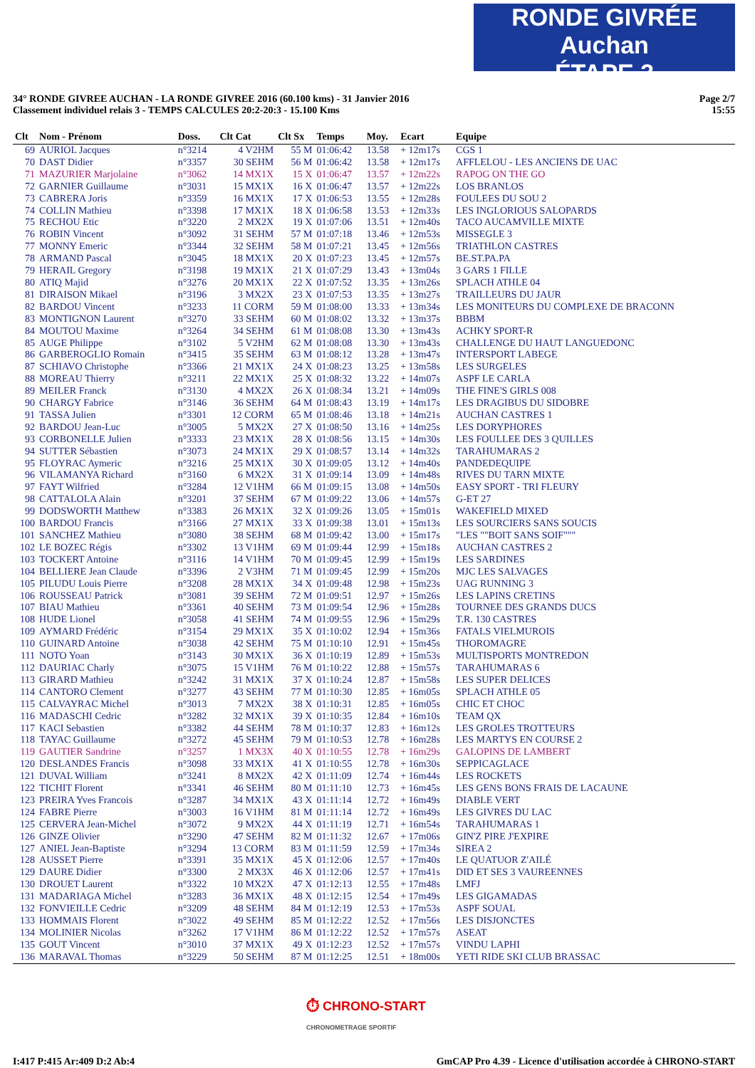RONDE GIVRÉE Auchan
ÉTAPE 3
34° RONDE GIVREE AUCHAN - LA RONDE GIVREE 2016 (60.100 kms) - 31 Janvier 2016
Classement individuel relais 3 - TEMPS CALCULES 20:2-20:3 - 15.100 Kms
Page 2/7
15:55
| Clt | Nom - Prénom | Doss. | Clt Cat | Clt Sx | Temps | Moy. | Ecart | Equipe |
| --- | --- | --- | --- | --- | --- | --- | --- | --- |
| 69 | AURIOL Jacques | n°3214 | 4 V2HM | 55 M | 01:06:42 | 13.58 | + 12m17s | CGS 1 |
| 70 | DAST Didier | n°3357 | 30 SEHM | 56 M | 01:06:42 | 13.58 | + 12m17s | AFFLELOU - LES ANCIENS DE UAC |
| 71 | MAZURIER Marjolaine | n°3062 | 14 MX1X | 15 X | 01:06:47 | 13.57 | + 12m22s | RAPOG ON THE GO |
| 72 | GARNIER Guillaume | n°3031 | 15 MX1X | 16 X | 01:06:47 | 13.57 | + 12m22s | LOS BRANLOS |
| 73 | CABRERA Joris | n°3359 | 16 MX1X | 17 X | 01:06:53 | 13.55 | + 12m28s | FOULEES DU SOU 2 |
| 74 | COLLIN Mathieu | n°3398 | 17 MX1X | 18 X | 01:06:58 | 13.53 | + 12m33s | LES INGLORIOUS SALOPARDS |
| 75 | RECHOU Etic | n°3220 | 2 MX2X | 19 X | 01:07:06 | 13.51 | + 12m40s | TACO AUCAMVILLE MIXTE |
| 76 | ROBIN Vincent | n°3092 | 31 SEHM | 57 M | 01:07:18 | 13.46 | + 12m53s | MISSEGLE 3 |
| 77 | MONNY Emeric | n°3344 | 32 SEHM | 58 M | 01:07:21 | 13.45 | + 12m56s | TRIATHLON CASTRES |
| 78 | ARMAND Pascal | n°3045 | 18 MX1X | 20 X | 01:07:23 | 13.45 | + 12m57s | BE.ST.PA.PA |
| 79 | HERAIL Gregory | n°3198 | 19 MX1X | 21 X | 01:07:29 | 13.43 | + 13m04s | 3 GARS 1 FILLE |
| 80 | ATIQ Majid | n°3276 | 20 MX1X | 22 X | 01:07:52 | 13.35 | + 13m26s | SPLACH ATHLE 04 |
| 81 | DIRAISON Mikael | n°3196 | 3 MX2X | 23 X | 01:07:53 | 13.35 | + 13m27s | TRAILLEURS DU JAUR |
| 82 | BARDOU Vincent | n°3233 | 11 CORM | 59 M | 01:08:00 | 13.33 | + 13m34s | LES MONITEURS DU COMPLEXE DE BRACONN |
| 83 | MONTIGNON Laurent | n°3270 | 33 SEHM | 60 M | 01:08:02 | 13.32 | + 13m37s | BBBM |
| 84 | MOUTOU Maxime | n°3264 | 34 SEHM | 61 M | 01:08:08 | 13.30 | + 13m43s | ACHKY SPORT-R |
| 85 | AUGE Philippe | n°3102 | 5 V2HM | 62 M | 01:08:08 | 13.30 | + 13m43s | CHALLENGE DU HAUT LANGUEDONC |
| 86 | GARBEROGLIO Romain | n°3415 | 35 SEHM | 63 M | 01:08:12 | 13.28 | + 13m47s | INTERSPORT LABEGE |
| 87 | SCHIAVO Christophe | n°3366 | 21 MX1X | 24 X | 01:08:23 | 13.25 | + 13m58s | LES SURGELES |
| 88 | MOREAU Thierry | n°3211 | 22 MX1X | 25 X | 01:08:32 | 13.22 | + 14m07s | ASPF LE CARLA |
| 89 | MEILER Franck | n°3130 | 4 MX2X | 26 X | 01:08:34 | 13.21 | + 14m09s | THE FINE'S GIRLS 008 |
| 90 | CHARGY Fabrice | n°3146 | 36 SEHM | 64 M | 01:08:43 | 13.19 | + 14m17s | LES DRAGIBUS DU SIDOBRE |
| 91 | TASSA Julien | n°3301 | 12 CORM | 65 M | 01:08:46 | 13.18 | + 14m21s | AUCHAN CASTRES 1 |
| 92 | BARDOU Jean-Luc | n°3005 | 5 MX2X | 27 X | 01:08:50 | 13.16 | + 14m25s | LES DORYPHORES |
| 93 | CORBONELLE Julien | n°3333 | 23 MX1X | 28 X | 01:08:56 | 13.15 | + 14m30s | LES FOULLEE DES 3 QUILLES |
| 94 | SUTTER Sébastien | n°3073 | 24 MX1X | 29 X | 01:08:57 | 13.14 | + 14m32s | TARAHUMARAS 2 |
| 95 | FLOYRAC Aymeric | n°3216 | 25 MX1X | 30 X | 01:09:05 | 13.12 | + 14m40s | PANDEDEQUIPE |
| 96 | VILAMANYA Richard | n°3160 | 6 MX2X | 31 X | 01:09:14 | 13.09 | + 14m48s | RIVES DU TARN MIXTE |
| 97 | FAYT Wilfried | n°3284 | 12 V1HM | 66 M | 01:09:15 | 13.08 | + 14m50s | EASY SPORT - TRI FLEURY |
| 98 | CATTALOLA Alain | n°3201 | 37 SEHM | 67 M | 01:09:22 | 13.06 | + 14m57s | G-ET 27 |
| 99 | DODSWORTH Matthew | n°3383 | 26 MX1X | 32 X | 01:09:26 | 13.05 | + 15m01s | WAKEFIELD MIXED |
| 100 | BARDOU Francis | n°3166 | 27 MX1X | 33 X | 01:09:38 | 13.01 | + 15m13s | LES SOURCIERS SANS SOUCIS |
| 101 | SANCHEZ Mathieu | n°3080 | 38 SEHM | 68 M | 01:09:42 | 13.00 | + 15m17s | "LES ""BOIT SANS SOIF""" |
| 102 | LE BOZEC Régis | n°3302 | 13 V1HM | 69 M | 01:09:44 | 12.99 | + 15m18s | AUCHAN CASTRES 2 |
| 103 | TOCKERT Antoine | n°3116 | 14 V1HM | 70 M | 01:09:45 | 12.99 | + 15m19s | LES SARDINES |
| 104 | BELLIERE Jean Claude | n°3396 | 2 V3HM | 71 M | 01:09:45 | 12.99 | + 15m20s | MJC LES SALVAGES |
| 105 | PILUDU Louis Pierre | n°3208 | 28 MX1X | 34 X | 01:09:48 | 12.98 | + 15m23s | UAG RUNNING 3 |
| 106 | ROUSSEAU Patrick | n°3081 | 39 SEHM | 72 M | 01:09:51 | 12.97 | + 15m26s | LES LAPINS CRETINS |
| 107 | BIAU Mathieu | n°3361 | 40 SEHM | 73 M | 01:09:54 | 12.96 | + 15m28s | TOURNEE DES GRANDS DUCS |
| 108 | HUDE Lionel | n°3058 | 41 SEHM | 74 M | 01:09:55 | 12.96 | + 15m29s | T.R. 130 CASTRES |
| 109 | AYMARD Frédéric | n°3154 | 29 MX1X | 35 X | 01:10:02 | 12.94 | + 15m36s | FATALS VIELMUROIS |
| 110 | GUINARD Antoine | n°3038 | 42 SEHM | 75 M | 01:10:10 | 12.91 | + 15m45s | THOROMAGRE |
| 111 | NOTO Yoan | n°3143 | 30 MX1X | 36 X | 01:10:19 | 12.89 | + 15m53s | MULTISPORTS MONTREDON |
| 112 | DAURIAC Charly | n°3075 | 15 V1HM | 76 M | 01:10:22 | 12.88 | + 15m57s | TARAHUMARAS 6 |
| 113 | GIRARD Mathieu | n°3242 | 31 MX1X | 37 X | 01:10:24 | 12.87 | + 15m58s | LES SUPER DELICES |
| 114 | CANTORO Clement | n°3277 | 43 SEHM | 77 M | 01:10:30 | 12.85 | + 16m05s | SPLACH ATHLE 05 |
| 115 | CALVAYRAC Michel | n°3013 | 7 MX2X | 38 X | 01:10:31 | 12.85 | + 16m05s | CHIC ET CHOC |
| 116 | MADASCHI Cedric | n°3282 | 32 MX1X | 39 X | 01:10:35 | 12.84 | + 16m10s | TEAM QX |
| 117 | KACI Sebastien | n°3382 | 44 SEHM | 78 M | 01:10:37 | 12.83 | + 16m12s | LES GROLES TROTTEURS |
| 118 | TAYAC Guillaume | n°3272 | 45 SEHM | 79 M | 01:10:53 | 12.78 | + 16m28s | LES MARTYS EN COURSE 2 |
| 119 | GAUTIER Sandrine | n°3257 | 1 MX3X | 40 X | 01:10:55 | 12.78 | + 16m29s | GALOPINS DE LAMBERT |
| 120 | DESLANDES Francis | n°3098 | 33 MX1X | 41 X | 01:10:55 | 12.78 | + 16m30s | SEPPICAGLACE |
| 121 | DUVAL William | n°3241 | 8 MX2X | 42 X | 01:11:09 | 12.74 | + 16m44s | LES ROCKETS |
| 122 | TICHIT Florent | n°3341 | 46 SEHM | 80 M | 01:11:10 | 12.73 | + 16m45s | LES GENS BONS FRAIS DE LACAUNE |
| 123 | PREIRA Yves Francois | n°3287 | 34 MX1X | 43 X | 01:11:14 | 12.72 | + 16m49s | DIABLE VERT |
| 124 | FABRE Pierre | n°3003 | 16 V1HM | 81 M | 01:11:14 | 12.72 | + 16m49s | LES GIVRES DU LAC |
| 125 | CERVERA Jean-Michel | n°3072 | 9 MX2X | 44 X | 01:11:19 | 12.71 | + 16m54s | TARAHUMARAS 1 |
| 126 | GINZE Olivier | n°3290 | 47 SEHM | 82 M | 01:11:32 | 12.67 | + 17m06s | GIN'Z PIRE J'EXPIRE |
| 127 | ANIEL Jean-Baptiste | n°3294 | 13 CORM | 83 M | 01:11:59 | 12.59 | + 17m34s | SIREA 2 |
| 128 | AUSSET Pierre | n°3391 | 35 MX1X | 45 X | 01:12:06 | 12.57 | + 17m40s | LE QUATUOR Z'AILÉ |
| 129 | DAURE Didier | n°3300 | 2 MX3X | 46 X | 01:12:06 | 12.57 | + 17m41s | DID ET SES 3 VAUREENNES |
| 130 | DROUET Laurent | n°3322 | 10 MX2X | 47 X | 01:12:13 | 12.55 | + 17m48s | LMFJ |
| 131 | MADARIAGA Michel | n°3283 | 36 MX1X | 48 X | 01:12:15 | 12.54 | + 17m49s | LES GIGAMADAS |
| 132 | FONVIEILLE Cedric | n°3209 | 48 SEHM | 84 M | 01:12:19 | 12.53 | + 17m53s | ASPF SOUAL |
| 133 | HOMMAIS Florent | n°3022 | 49 SEHM | 85 M | 01:12:22 | 12.52 | + 17m56s | LES DISJONCTES |
| 134 | MOLINIER Nicolas | n°3262 | 17 V1HM | 86 M | 01:12:22 | 12.52 | + 17m57s | ASEAT |
| 135 | GOUT Vincent | n°3010 | 37 MX1X | 49 X | 01:12:23 | 12.52 | + 17m57s | VINDU LAPHI |
| 136 | MARAVAL Thomas | n°3229 | 50 SEHM | 87 M | 01:12:25 | 12.51 | + 18m00s | YETI RIDE SKI CLUB BRASSAC |
⏱ CHRONO-START
CHRONOMETRAGE SPORTIF
I:417 P:415 Ar:409 D:2 Ab:4 GmCAP Pro 4.39 - Licence d'utilisation accordée à CHRONO-START